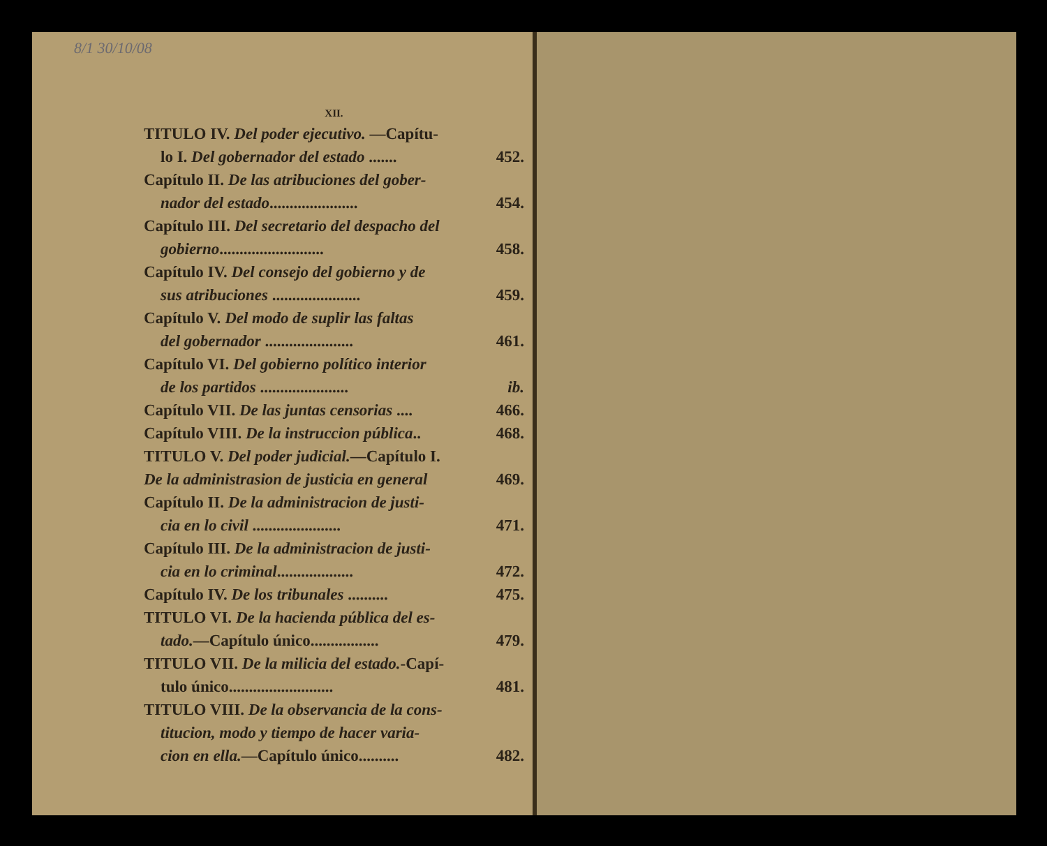8/1 30/10/08
XII.
TITULO IV. Del poder ejecutivo. —Capítu-
lo I. Del gobernador del estado ....... 452.
Capítulo II. De las atribuciones del gober-
nador del estado...................... 454.
Capítulo III. Del secretario del despacho del
gobierno.......................... 458.
Capítulo IV. Del consejo del gobierno y de
sus atribuciones ...................... 459.
Capítulo V. Del modo de suplir las faltas
del gobernador ...................... 461.
Capítulo VI. Del gobierno político interior
de los partidos ...................... ib.
Capítulo VII. De las juntas censorias .... 466.
Capítulo VIII. De la instruccion pública.. 468.
TITULO V. Del poder judicial.—Capítulo I.
De la administrasion de justicia en general 469.
Capítulo II. De la administracion de justi-
cia en lo civil ...................... 471.
Capítulo III. De la administracion de justi-
cia en lo criminal................... 472.
Capítulo IV. De los tribunales .......... 475.
TITULO VI. De la hacienda pública del es-
tado.—Capítulo único................. 479.
TITULO VII. De la milicia del estado.-Capí-
tulo único.......................... 481.
TITULO VIII. De la observancia de la cons-
titucion, modo y tiempo de hacer varia-
cion en ella.—Capítulo único.......... 482.